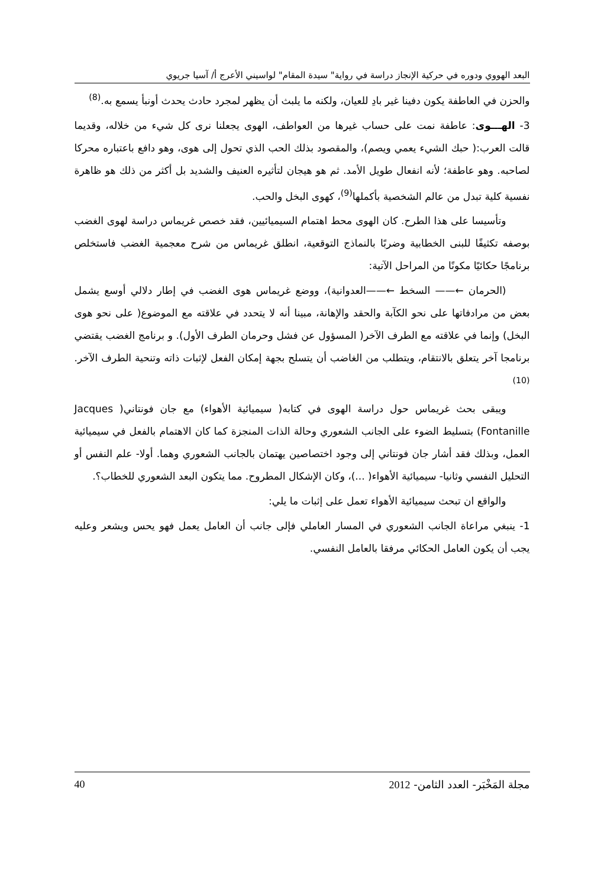البعد الهووي ودوره في حركية الإنجاز دراسة في رواية" سيدة المقام" لواسيني الأعرج أ/ آسيا جريوي
والحزن في العاطفة يكون دفينا غير بادِ للعيان، ولكنه ما يلبث أن يظهر لمجرد حادث يحدث أونبأ يسمع به.<sup>(8)</sup>
3- الهـــوى: عاطفة نمت على حساب غيرها من العواطف، الهوى يجعلنا نرى كل شيء من خلاله، وقديما قالت العرب:( حبك الشيء يعمي ويصم)، والمقصود بذلك الحب الذي تحول إلى هوى، وهو دافع باعتباره محركا لصاحبه. وهو عاطفة؛ لأنه انفعال طويل الأمد. ثم هو هيجان لتأثيره العنيف والشديد بل أكثر من ذلك هو ظاهرة نفسية كلية تبدل من عالم الشخصية بأكملها<sup>(9)</sup>، كهوى البخل والحب.
وتأسيسا على هذا الطرح. كان الهوى محط اهتمام السيميائيين، فقد خصص غريماس دراسة لهوى الغضب بوصفه تكثيفًا للبنى الخطابية وضربًا بالنماذج التوقعية، انطلق غريماس من شرح معجمية الغضب فاستخلص برنامجًا حكائيًا مكونًا من المراحل الآتية:
(الحرمان ←—— السخط ←——العدوانية)، ووضع غريماس هوى الغضب في إطار دلالي أوسع يشمل بعض من مرادفاتها على نحو الكآبة والحقد والإهانة، مبينا أنه لا يتحدد في علاقته مع الموضوع( على نحو هوى البخل) وإنما في علاقته مع الطرف الآخر( المسؤول عن فشل وحرمان الطرف الأول). و برنامج الغضب يقتضي برنامجا آخر يتعلق بالانتقام، ويتطلب من الغاضب أن يتسلح بجهة إمكان الفعل لإثبات ذاته وتنحية الطرف الآخر.<sup>(10)</sup>
ويبقى بحث غريماس حول دراسة الهوى في كتابه( سيميائية الأهواء) مع جان فونتاني( Jacques Fontanille) بتسليط الضوء على الجانب الشعوري وحالة الذات المنجزة كما كان الاهتمام بالفعل في سيميائية العمل، وبذلك فقد أشار جان فونتاني إلى وجود اختصاصين يهتمان بالجانب الشعوري وهما. أولا- علم النفس أو التحليل النفسي وثانيا- سيميائية الأهواء( ...)، وكان الإشكال المطروح. مما يتكون البعد الشعوري للخطاب؟.
والواقع ان تبحث سيميائية الأهواء تعمل على إثبات ما يلي:
1- ينبغي مراعاة الجانب الشعوري في المسار العاملي فإلى جانب أن العامل يعمل فهو يحس ويشعر وعليه يجب أن يكون العامل الحكائي مرفقا بالعامل النفسي.
مجلة المَخْبَر- العدد الثامن- 2012
40